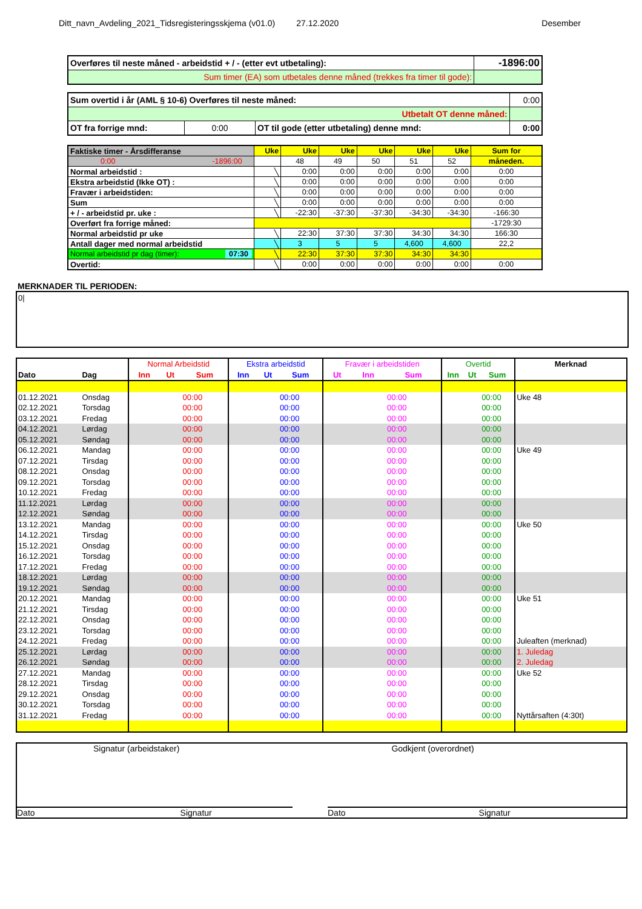Ditt_navn_Avdeling_2021_Tidsregisteringsskjema (v01.0) 27.12.2020 Desember
| Overføres til neste måned - arbeidstid + / - (etter evt utbetaling): | -1896:00 |
| Sum timer (EA) som utbetales denne måned (trekkes fra timer til gode): | |
| Sum overtid i år (AML § 10-6) Overføres til neste måned: | | | 0:00 |
| Utbetalt OT denne måned: | | | |
| OT fra forrige mnd: | 0:00 | OT til gode (etter utbetaling) denne mnd: | 0:00 |
| Faktiske timer - Årsdifferanse | Uke | Uke | Uke | Uke | Uke | Uke | Sum for |
| 0:00 -1896:00 | | 48 | 49 | 50 | 51 | 52 | måneden. |
| Normal arbeidstid : | ╲ | 0:00 | 0:00 | 0:00 | 0:00 | 0:00 | 0:00 |
| Ekstra arbeidstid (Ikke OT) : | ╲ | 0:00 | 0:00 | 0:00 | 0:00 | 0:00 | 0:00 |
| Fravær i arbeidstiden: | ╲ | 0:00 | 0:00 | 0:00 | 0:00 | 0:00 | 0:00 |
| Sum | ╲ | 0:00 | 0:00 | 0:00 | 0:00 | 0:00 | 0:00 |
| + / - arbeidstid pr. uke : | ╲ | -22:30 | -37:30 | -37:30 | -34:30 | -34:30 | -166:30 |
| Overført fra forrige måned: | | | | | | | -1729:30 |
| Normal arbeidstid pr uke | ╲ | 22:30 | 37:30 | 37:30 | 34:30 | 34:30 | 166:30 |
| Antall dager med normal arbeidstid | ╲ | 3 | 5 | 5 | 4,600 | 4,600 | 22,2 |
| Normal arbeidstid pr dag (timer): 07:30 | ╲ | 22:30 | 37:30 | 37:30 | 34:30 | 34:30 | |
| Overtid: | ╲ | 0:00 | 0:00 | 0:00 | 0:00 | 0:00 | 0:00 |
MERKNADER TIL PERIODEN:
0|
| | | Normal Arbeidstid | | | Ekstra arbeidstid | | | Fravær i arbeidstiden | | | Overtid | | | Merknad |
| --- | --- | --- | --- | --- | --- | --- | --- | --- | --- | --- | --- | --- | --- | --- |
| Dato | Dag | Inn | Ut | Sum | Inn | Ut | Sum | Ut | Inn | Sum | Inn | Ut | Sum | |
| 01.12.2021 | Onsdag | | | 00:00 | | | 00:00 | | | 00:00 | | | 00:00 | Uke 48 |
| 02.12.2021 | Torsdag | | | 00:00 | | | 00:00 | | | 00:00 | | | 00:00 | |
| 03.12.2021 | Fredag | | | 00:00 | | | 00:00 | | | 00:00 | | | 00:00 | |
| 04.12.2021 | Lørdag | | | 00:00 | | | 00:00 | | | 00:00 | | | 00:00 | |
| 05.12.2021 | Søndag | | | 00:00 | | | 00:00 | | | 00:00 | | | 00:00 | |
| 06.12.2021 | Mandag | | | 00:00 | | | 00:00 | | | 00:00 | | | 00:00 | Uke 49 |
| 07.12.2021 | Tirsdag | | | 00:00 | | | 00:00 | | | 00:00 | | | 00:00 | |
| 08.12.2021 | Onsdag | | | 00:00 | | | 00:00 | | | 00:00 | | | 00:00 | |
| 09.12.2021 | Torsdag | | | 00:00 | | | 00:00 | | | 00:00 | | | 00:00 | |
| 10.12.2021 | Fredag | | | 00:00 | | | 00:00 | | | 00:00 | | | 00:00 | |
| 11.12.2021 | Lørdag | | | 00:00 | | | 00:00 | | | 00:00 | | | 00:00 | |
| 12.12.2021 | Søndag | | | 00:00 | | | 00:00 | | | 00:00 | | | 00:00 | |
| 13.12.2021 | Mandag | | | 00:00 | | | 00:00 | | | 00:00 | | | 00:00 | Uke 50 |
| 14.12.2021 | Tirsdag | | | 00:00 | | | 00:00 | | | 00:00 | | | 00:00 | |
| 15.12.2021 | Onsdag | | | 00:00 | | | 00:00 | | | 00:00 | | | 00:00 | |
| 16.12.2021 | Torsdag | | | 00:00 | | | 00:00 | | | 00:00 | | | 00:00 | |
| 17.12.2021 | Fredag | | | 00:00 | | | 00:00 | | | 00:00 | | | 00:00 | |
| 18.12.2021 | Lørdag | | | 00:00 | | | 00:00 | | | 00:00 | | | 00:00 | |
| 19.12.2021 | Søndag | | | 00:00 | | | 00:00 | | | 00:00 | | | 00:00 | |
| 20.12.2021 | Mandag | | | 00:00 | | | 00:00 | | | 00:00 | | | 00:00 | Uke 51 |
| 21.12.2021 | Tirsdag | | | 00:00 | | | 00:00 | | | 00:00 | | | 00:00 | |
| 22.12.2021 | Onsdag | | | 00:00 | | | 00:00 | | | 00:00 | | | 00:00 | |
| 23.12.2021 | Torsdag | | | 00:00 | | | 00:00 | | | 00:00 | | | 00:00 | |
| 24.12.2021 | Fredag | | | 00:00 | | | 00:00 | | | 00:00 | | | 00:00 | Juleaften (merknad) |
| 25.12.2021 | Lørdag | | | 00:00 | | | 00:00 | | | 00:00 | | | 00:00 | 1. Juledag |
| 26.12.2021 | Søndag | | | 00:00 | | | 00:00 | | | 00:00 | | | 00:00 | 2. Juledag |
| 27.12.2021 | Mandag | | | 00:00 | | | 00:00 | | | 00:00 | | | 00:00 | Uke 52 |
| 28.12.2021 | Tirsdag | | | 00:00 | | | 00:00 | | | 00:00 | | | 00:00 | |
| 29.12.2021 | Onsdag | | | 00:00 | | | 00:00 | | | 00:00 | | | 00:00 | |
| 30.12.2021 | Torsdag | | | 00:00 | | | 00:00 | | | 00:00 | | | 00:00 | |
| 31.12.2021 | Fredag | | | 00:00 | | | 00:00 | | | 00:00 | | | 00:00 | Nyttårsaften (4:30t) |
Signatur (arbeidstaker) Godkjent (overordnet)
Dato Signatur Dato Signatur